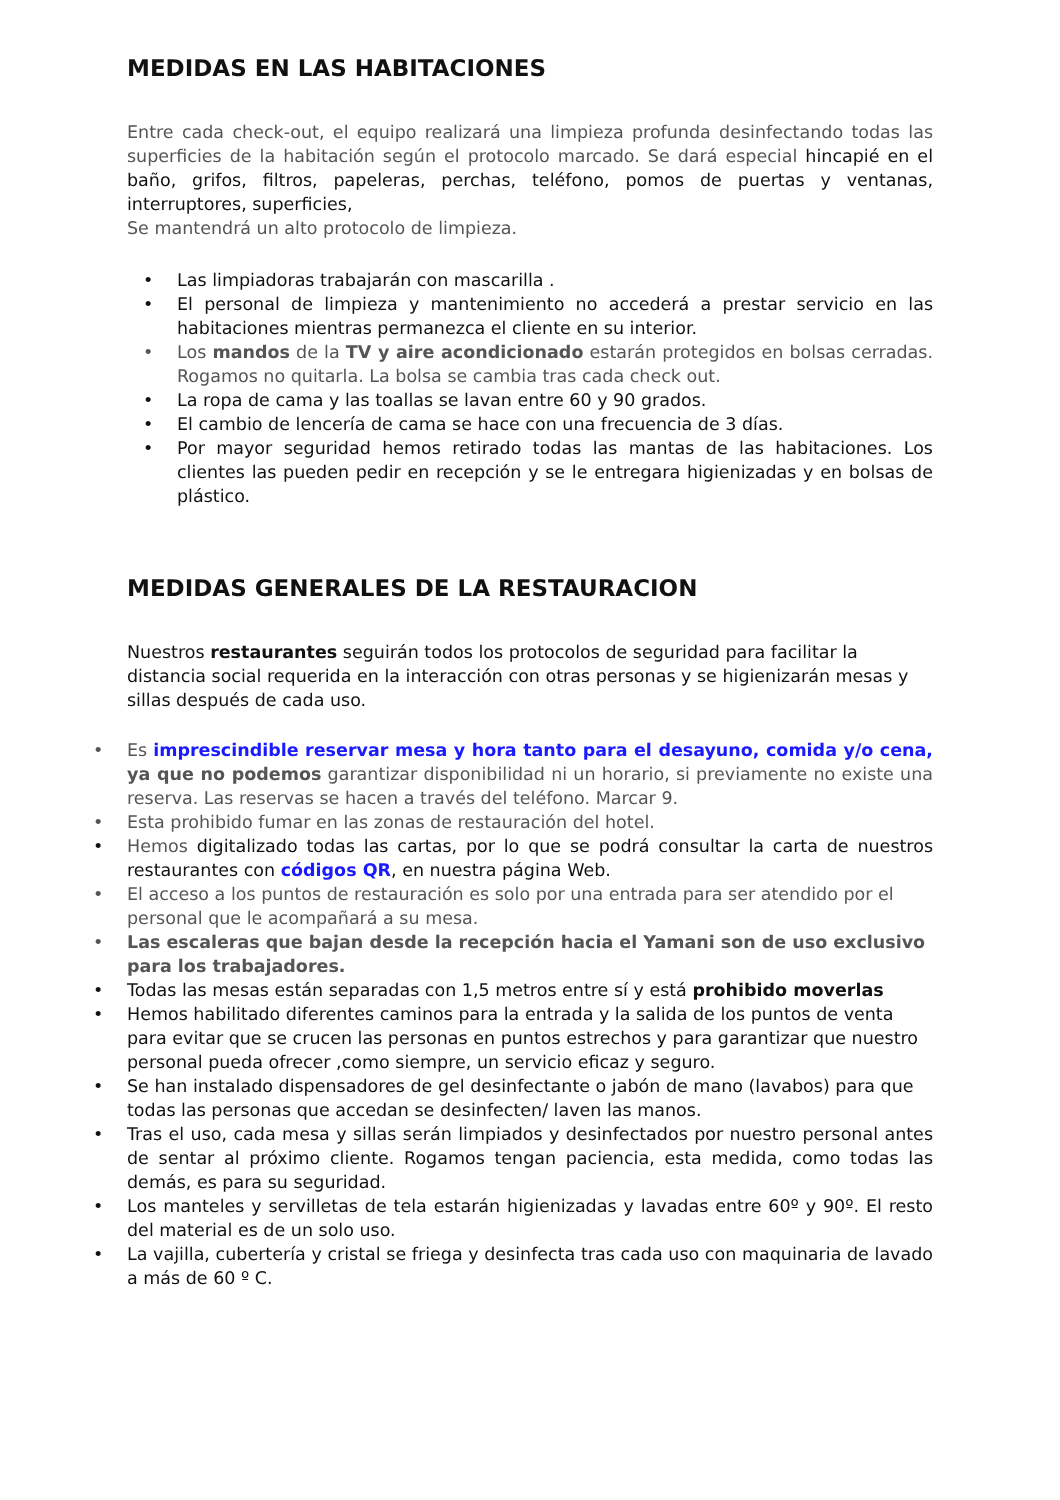MEDIDAS EN LAS HABITACIONES
Entre cada check-out, el equipo realizará una limpieza profunda desinfectando todas las superficies de la habitación según el protocolo marcado. Se dará especial hincapié en el baño, grifos, filtros, papeleras, perchas, teléfono, pomos de puertas y ventanas, interruptores, superficies,
Se mantendrá un alto protocolo de limpieza.
• Las limpiadoras trabajarán con mascarilla .
• El personal de limpieza y mantenimiento no accederá a prestar servicio en las habitaciones mientras permanezca el cliente en su interior.
• Los mandos de la TV y aire acondicionado estarán protegidos en bolsas cerradas. Rogamos no quitarla. La bolsa se cambia tras cada check out.
• La ropa de cama y las toallas se lavan entre 60 y 90 grados.
• El cambio de lencería de cama se hace con una frecuencia de 3 días.
• Por mayor seguridad hemos retirado todas las mantas de las habitaciones. Los clientes las pueden pedir en recepción y se le entregara higienizadas y en bolsas de plástico.
MEDIDAS GENERALES DE LA RESTAURACION
Nuestros restaurantes seguirán todos los protocolos de seguridad para facilitar la distancia social requerida en la interacción con otras personas y se higienizarán mesas y sillas después de cada uso.
• Es imprescindible reservar mesa y hora tanto para el desayuno, comida y/o cena, ya que no podemos garantizar disponibilidad ni un horario, si previamente no existe una reserva. Las reservas se hacen a través del teléfono. Marcar 9.
• Esta prohibido fumar en las zonas de restauración del hotel.
• Hemos digitalizado todas las cartas, por lo que se podrá consultar la carta de nuestros restaurantes con códigos QR, en nuestra página Web.
• El acceso a los puntos de restauración es solo por una entrada para ser atendido por el personal que le acompañará a su mesa.
• Las escaleras que bajan desde la recepción hacia el Yamani son de uso exclusivo para los trabajadores.
• Todas las mesas están separadas con 1,5 metros entre sí y está prohibido moverlas
• Hemos habilitado diferentes caminos para la entrada y la salida de los puntos de venta para evitar que se crucen las personas en puntos estrechos y para garantizar que nuestro personal pueda ofrecer ,como siempre, un servicio eficaz y seguro.
• Se han instalado dispensadores de gel desinfectante o jabón de mano (lavabos) para que todas las personas que accedan se desinfecten/ laven las manos.
• Tras el uso, cada mesa y sillas serán limpiados y desinfectados por nuestro personal antes de sentar al próximo cliente. Rogamos tengan paciencia, esta medida, como todas las demás, es para su seguridad.
• Los manteles y servilletas de tela estarán higienizadas y lavadas entre 60º y 90º. El resto del material es de un solo uso.
• La vajilla, cubertería y cristal se friega y desinfecta tras cada uso con maquinaria de lavado a más de 60 º C.